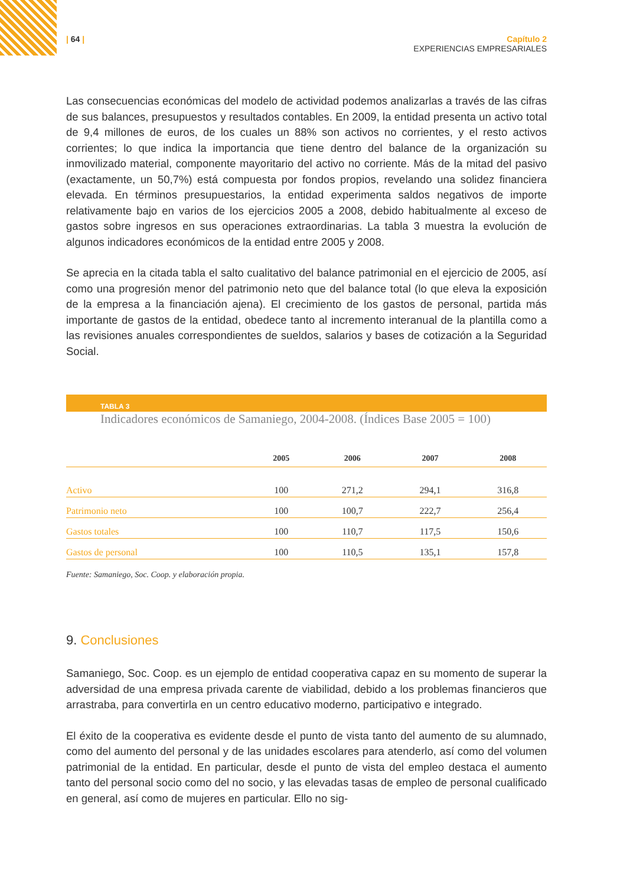| 64 | Capítulo 2
EXPERIENCIAS EMPRESARIALES
Las consecuencias económicas del modelo de actividad podemos analizarlas a través de las cifras de sus balances, presupuestos y resultados contables. En 2009, la entidad presenta un activo total de 9,4 millones de euros, de los cuales un 88% son activos no corrientes, y el resto activos corrientes; lo que indica la importancia que tiene dentro del balance de la organización su inmovilizado material, componente mayoritario del activo no corriente. Más de la mitad del pasivo (exactamente, un 50,7%) está compuesta por fondos propios, revelando una solidez financiera elevada. En términos presupuestarios, la entidad experimenta saldos negativos de importe relativamente bajo en varios de los ejercicios 2005 a 2008, debido habitualmente al exceso de gastos sobre ingresos en sus operaciones extraordinarias. La tabla 3 muestra la evolución de algunos indicadores económicos de la entidad entre 2005 y 2008.
Se aprecia en la citada tabla el salto cualitativo del balance patrimonial en el ejercicio de 2005, así como una progresión menor del patrimonio neto que del balance total (lo que eleva la exposición de la empresa a la financiación ajena). El crecimiento de los gastos de personal, partida más importante de gastos de la entidad, obedece tanto al incremento interanual de la plantilla como a las revisiones anuales correspondientes de sueldos, salarios y bases de cotización a la Seguridad Social.
TABLA 3
Indicadores económicos de Samaniego, 2004-2008. (Índices Base 2005 = 100)
| | 2005 | 2006 | 2007 | 2008 |
| --- | --- | --- | --- | --- |
| Activo | 100 | 271,2 | 294,1 | 316,8 |
| Patrimonio neto | 100 | 100,7 | 222,7 | 256,4 |
| Gastos totales | 100 | 110,7 | 117,5 | 150,6 |
| Gastos de personal | 100 | 110,5 | 135,1 | 157,8 |
Fuente: Samaniego, Soc. Coop. y elaboración propia.
9. Conclusiones
Samaniego, Soc. Coop. es un ejemplo de entidad cooperativa capaz en su momento de superar la adversidad de una empresa privada carente de viabilidad, debido a los problemas financieros que arrastraba, para convertirla en un centro educativo moderno, participativo e integrado.
El éxito de la cooperativa es evidente desde el punto de vista tanto del aumento de su alumnado, como del aumento del personal y de las unidades escolares para atenderlo, así como del volumen patrimonial de la entidad. En particular, desde el punto de vista del empleo destaca el aumento tanto del personal socio como del no socio, y las elevadas tasas de empleo de personal cualificado en general, así como de mujeres en particular. Ello no sig-